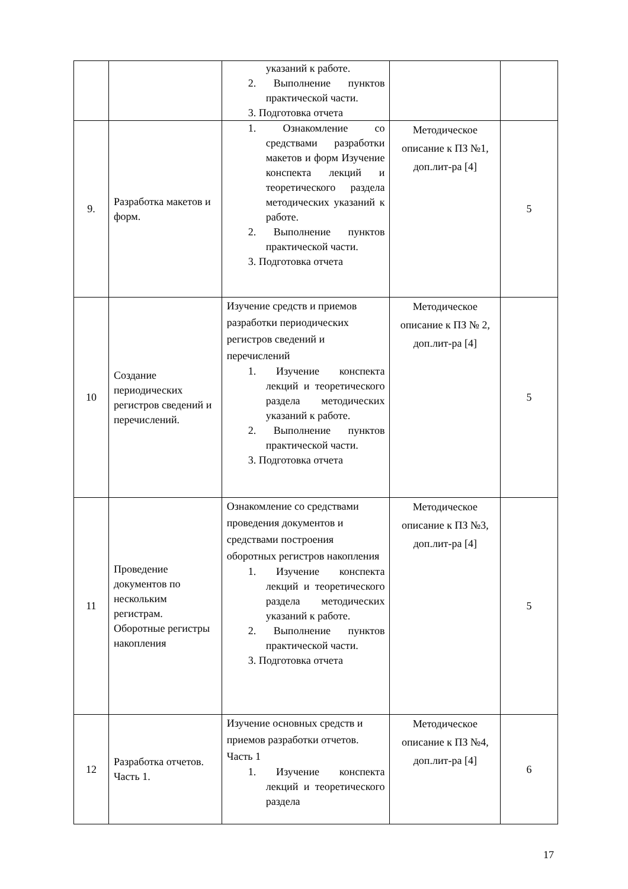| | | указаний к работе. 2. Выполнение пунктов практической части. 3. Подготовка отчета | | |
| 9. | Разработка макетов и форм. | 1. Ознакомление со средствами разработки макетов и форм Изучение конспекта лекций и теоретического раздела методических указаний к работе. 2. Выполнение пунктов практической части. 3. Подготовка отчета | Методическое описание к ПЗ №1, доп.лит-ра [4] | 5 |
| 10 | Создание периодических регистров сведений и перечислений. | Изучение средств и приемов разработки периодических регистров сведений и перечислений 1. Изучение конспекта лекций и теоретического раздела методических указаний к работе. 2. Выполнение пунктов практической части. 3. Подготовка отчета | Методическое описание к ПЗ № 2, доп.лит-ра [4] | 5 |
| 11 | Проведение документов по нескольким регистрам. Оборотные регистры накопления | Ознакомление со средствами проведения документов и средствами построения оборотных регистров накопления 1. Изучение конспекта лекций и теоретического раздела методических указаний к работе. 2. Выполнение пунктов практической части. 3. Подготовка отчета | Методическое описание к ПЗ №3, доп.лит-ра [4] | 5 |
| 12 | Разработка отчетов. Часть 1. | Изучение основных средств и приемов разработки отчетов. Часть 1 1. Изучение конспекта лекций и теоретического раздела | Методическое описание к ПЗ №4, доп.лит-ра [4] | 6 |
17